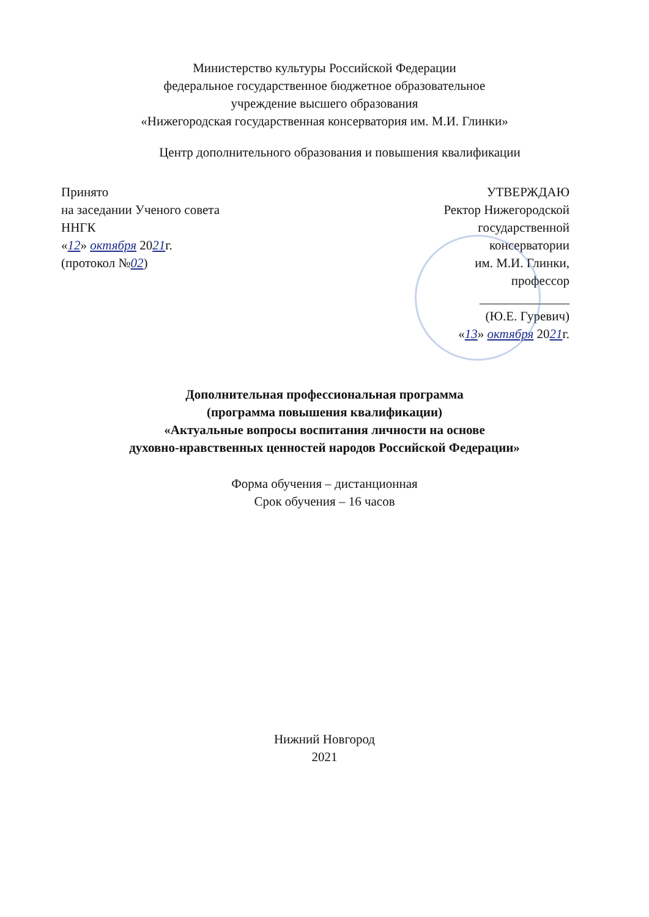Министерство культуры Российской Федерации
федеральное государственное бюджетное образовательное
учреждение высшего образования
«Нижегородская государственная консерватория им. М.И. Глинки»
Центр дополнительного образования и повышения квалификации
Принято
на заседании Ученого совета
ННГК
«12» октября 2021г.
(протокол №02)
УТВЕРЖДАЮ
Ректор Нижегородской
государственной
консерватории
им. М.И. Глинки,
профессор
______________
(Ю.Е. Гуревич)
«13» октября 2021г.
Дополнительная профессиональная программа
(программа повышения квалификации)
«Актуальные вопросы воспитания личности на основе
духовно-нравственных ценностей народов Российской Федерации»
Форма обучения – дистанционная
Срок обучения – 16 часов
Нижний Новгород
2021